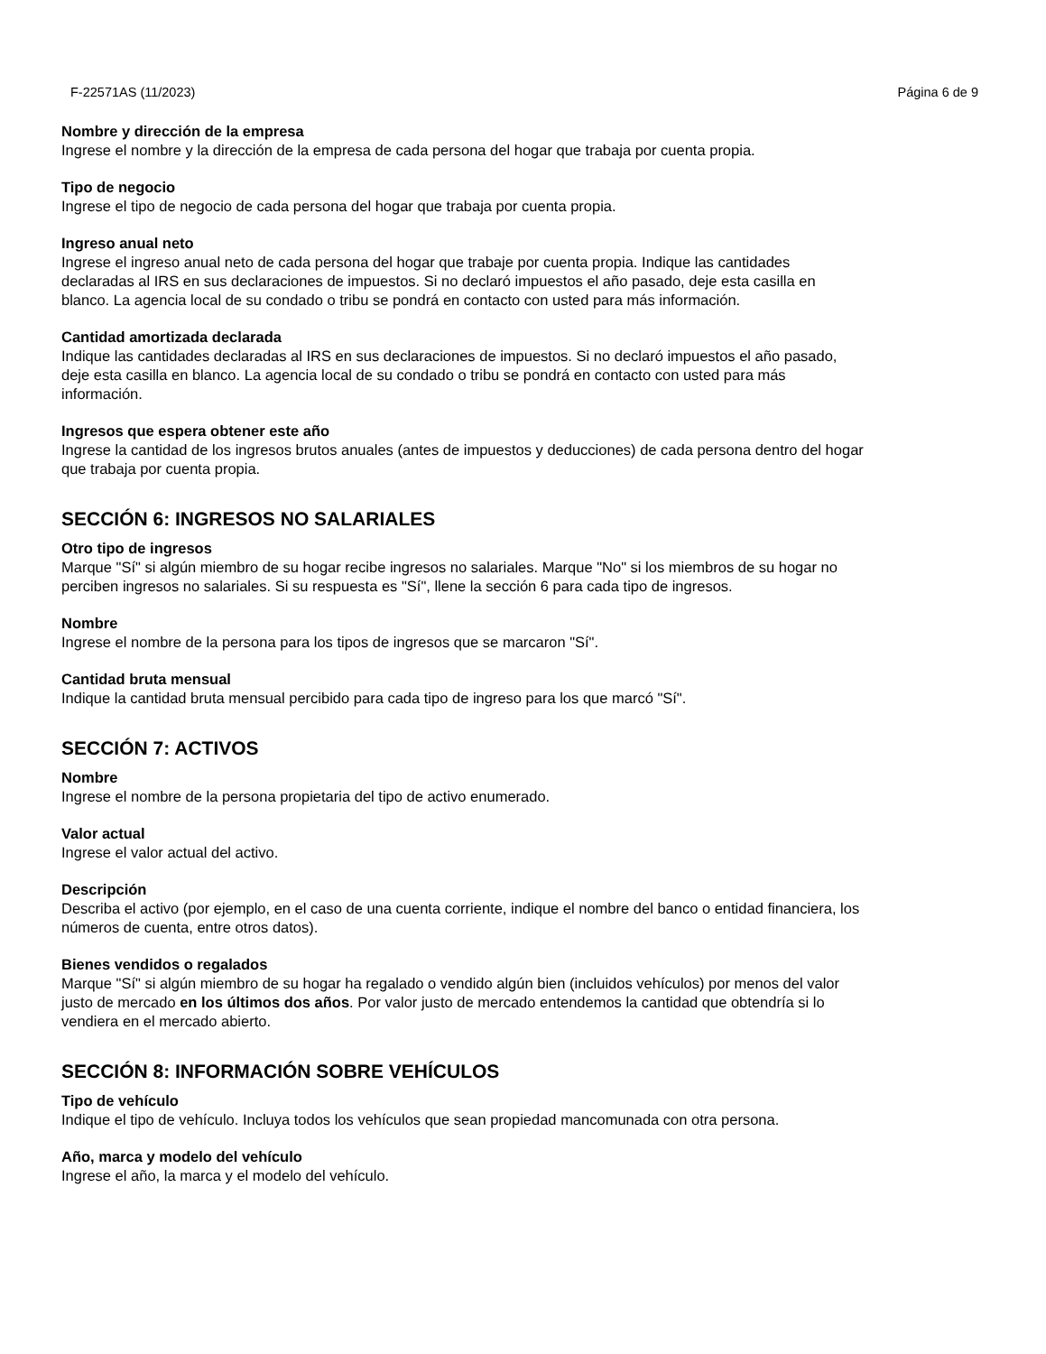F-22571AS (11/2023) Página 6 de 9
Nombre y dirección de la empresa
Ingrese el nombre y la dirección de la empresa de cada persona del hogar que trabaja por cuenta propia.
Tipo de negocio
Ingrese el tipo de negocio de cada persona del hogar que trabaja por cuenta propia.
Ingreso anual neto
Ingrese el ingreso anual neto de cada persona del hogar que trabaje por cuenta propia. Indique las cantidades
declaradas al IRS en sus declaraciones de impuestos. Si no declaró impuestos el año pasado, deje esta casilla en
blanco. La agencia local de su condado o tribu se pondrá en contacto con usted para más información.
Cantidad amortizada declarada
Indique las cantidades declaradas al IRS en sus declaraciones de impuestos. Si no declaró impuestos el año pasado,
deje esta casilla en blanco. La agencia local de su condado o tribu se pondrá en contacto con usted para más
información.
Ingresos que espera obtener este año
Ingrese la cantidad de los ingresos brutos anuales (antes de impuestos y deducciones) de cada persona dentro del hogar
que trabaja por cuenta propia.
SECCIÓN 6: INGRESOS NO SALARIALES
Otro tipo de ingresos
Marque "Sí" si algún miembro de su hogar recibe ingresos no salariales. Marque "No" si los miembros de su hogar no
perciben ingresos no salariales. Si su respuesta es "Sí", llene la sección 6 para cada tipo de ingresos.
Nombre
Ingrese el nombre de la persona para los tipos de ingresos que se marcaron "Sí".
Cantidad bruta mensual
Indique la cantidad bruta mensual percibido para cada tipo de ingreso para los que marcó "Sí".
SECCIÓN 7: ACTIVOS
Nombre
Ingrese el nombre de la persona propietaria del tipo de activo enumerado.
Valor actual
Ingrese el valor actual del activo.
Descripción
Describa el activo (por ejemplo, en el caso de una cuenta corriente, indique el nombre del banco o entidad financiera, los
números de cuenta, entre otros datos).
Bienes vendidos o regalados
Marque "Sí" si algún miembro de su hogar ha regalado o vendido algún bien (incluidos vehículos) por menos del valor
justo de mercado en los últimos dos años. Por valor justo de mercado entendemos la cantidad que obtendría si lo
vendiera en el mercado abierto.
SECCIÓN 8: INFORMACIÓN SOBRE VEHÍCULOS
Tipo de vehículo
Indique el tipo de vehículo. Incluya todos los vehículos que sean propiedad mancomunada con otra persona.
Año, marca y modelo del vehículo
Ingrese el año, la marca y el modelo del vehículo.